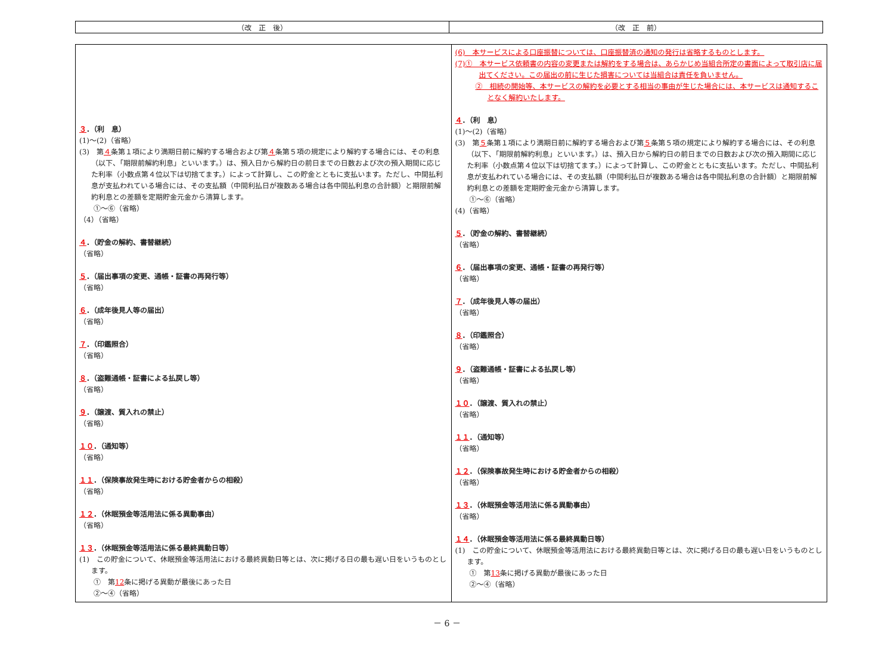| （改 正 後） | （改 正 前） |
| ３ ．（利 息） (1)～(2)（省略） (3) 第 ４ 条第１項により満期日前に解約する場合および第 ４ 条第５項の規定により解約する場合には、その利息（以下、「期限前解約利息」といいます。）は、預入日から解約日の前日までの日数および次の預入期間に応じた利率（小数点第４位以下は切捨てます。）によって計算し、この貯金とともに支払います。ただし、中間払利息が支払われている場合には、その支払額（中間利払日が複数ある場合は各中間払利息の合計額）と期限前解約利息との差額を定期貯金元金から清算します。 ①～⑥（省略） （4）（省略） ４ ．（貯金の解約、書替継続） （省略） ５ ．（届出事項の変更、通帳・証書の再発行等） （省略） ６ ．（成年後見人等の届出） （省略） ７ ．（印鑑照合） （省略） ８ ．（盗難通帳・証書による払戻し等） （省略） ９ ．（譲渡、質入れの禁止） （省略） １０ ．（通知等） （省略） １１ ．（保険事故発生時における貯金者からの相殺） （省略） １２ ．（休眠預金等活用法に係る異動事由） （省略） １３ ．（休眠預金等活用法に係る最終異動日等） (1) この貯金について、休眠預金等活用法における最終異動日等とは、次に掲げる日の最も遅い日をいうものとします。 ① 第 12 条に掲げる異動が最後にあった日 ②～④（省略） | (6) 本サービスによる口座振替については、口座振替済の通知の発行は省略するものとします。 (7)① 本サービス依頼書の内容の変更または解約をする場合は、あらかじめ当組合所定の書面によって取引店に届出てください。この届出の前に生じた損害については当組合は責任を負いません。 ② 相続の開始等、本サービスの解約を必要とする相当の事由が生じた場合には、本サービスは通知することなく解約いたします。 ４ ．（利 息） (1)～(2)（省略） (3) 第 ５ 条第１項により満期日前に解約する場合および第 ５ 条第５項の規定により解約する場合には、その利息（以下、「期限前解約利息」といいます。）は、預入日から解約日の前日までの日数および次の預入期間に応じた利率（小数点第４位以下は切捨てます。）によって計算し、この貯金とともに支払います。ただし、中間払利息が支払われている場合には、その支払額（中間利払日が複数ある場合は各中間払利息の合計額）と期限前解約利息との差額を定期貯金元金から清算します。 ①～⑥（省略） (4)（省略） ５ ．（貯金の解約、書替継続） （省略） ６ ．（届出事項の変更、通帳・証書の再発行等） （省略） ７ ．（成年後見人等の届出） （省略） ８ ．（印鑑照合） （省略） ９ ．（盗難通帳・証書による払戻し等） （省略） １０ ．（譲渡、質入れの禁止） （省略） １１ ．（通知等） （省略） １２ ．（保険事故発生時における貯金者からの相殺） （省略） １３ ．（休眠預金等活用法に係る異動事由） （省略） １４ ．（休眠預金等活用法に係る最終異動日等） (1) この貯金について、休眠預金等活用法における最終異動日等とは、次に掲げる日の最も遅い日をいうものとします。 ① 第 13 条に掲げる異動が最後にあった日 ②～④（省略） |
－ 6 －